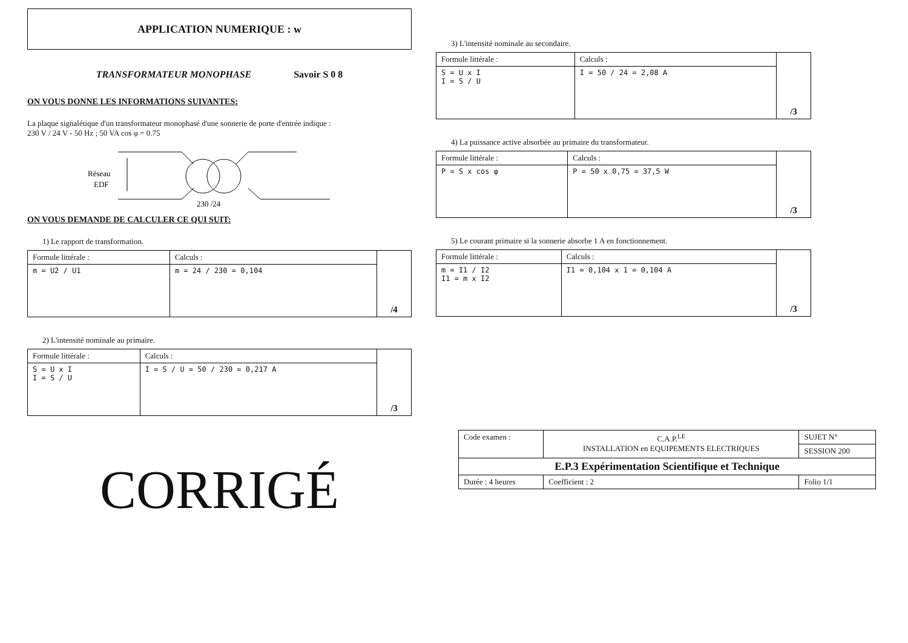APPLICATION NUMERIQUE : w
TRANSFORMATEUR MONOPHASE Savoir S 0 8
ON VOUS DONNE LES INFORMATIONS SUIVANTES:
La plaque signalétique d'un transformateur monophasé d'une sonnerie de porte d'entrée indique :
230 V / 24 V - 50 Hz ; 50 VA cos φ = 0.75
Réseau
EDF
230 /24
ON VOUS DEMANDE DE CALCULER CE QUI SUIT:
1) Le rapport de transformation.
| Formule littérale : | Calculs : | /4 |
| m = U2 / U1 | m = 24 / 230 = 0,104 | |
2) L'intensité nominale au primaire.
| Formule littérale : | Calculs : | /3 |
| S = U x I I = S / U | I = S / U = 50 / 230 = 0,217 A | |
CORRIGÉ
3) L'intensité nominale au secondaire.
| Formule littérale : | Calculs : | /3 |
| S = U x I I = S / U | I = 50 / 24 = 2,08 A | |
4) La puissance active absorbée au primaire du transformateur.
| Formule littérale : | Calculs : | /3 |
| P = S x cos φ | P = 50 x 0,75 = 37,5 W | |
5) Le courant primaire si la sonnerie absorbe 1 A en fonctionnement.
| Formule littérale : | Calculs : | /3 |
| m = I1 / I2 I1 = m x I2 | I1 = 0,104 x 1 = 0,104 A | |
| Code examen : | C.A.P.<sup>LE</sup> INSTALLATION en EQUIPEMENTS ELECTRIQUES | SUJET N° |
| | | SESSION 200 |
| E.P.3 Expérimentation Scientifique et Technique | | |
| Durée : 4 heures | Coefficient : 2 | Folio 1/1 |